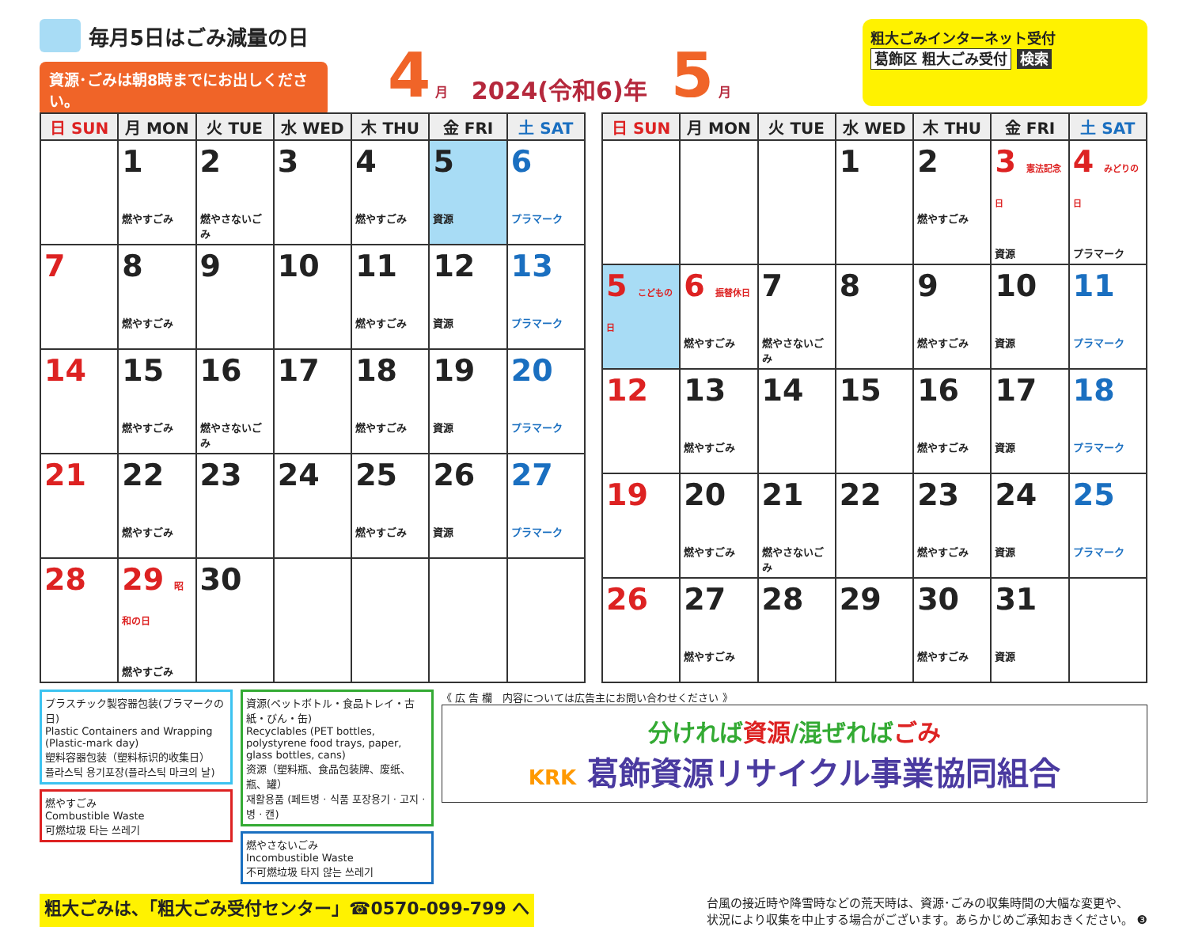毎月5日はごみ減量の日
資源･ごみは朝8時までにお出しください。
4 月 2024(令和6)年 5 月
粗大ごみインターネット受付
葛飾区 粗大ごみ受付 検索
| 日 SUN | 月 MON | 火 TUE | 水 WED | 木 THU | 金 FRI | 土 SAT |
| --- | --- | --- | --- | --- | --- | --- |
| | 1 燃やすごみ | 2 燃やさないごみ | 3 | 4 燃やすごみ | 5 資源 | 6 プラマーク |
| 7 | 8 燃やすごみ | 9 | 10 | 11 燃やすごみ | 12 資源 | 13 プラマーク |
| 14 | 15 燃やすごみ | 16 燃やさないごみ | 17 | 18 燃やすごみ | 19 資源 | 20 プラマーク |
| 21 | 22 燃やすごみ | 23 | 24 | 25 燃やすごみ | 26 資源 | 27 プラマーク |
| 28 | 29 昭和の日 燃やすごみ | 30 | | | | |
| 日 SUN | 月 MON | 火 TUE | 水 WED | 木 THU | 金 FRI | 土 SAT |
| --- | --- | --- | --- | --- | --- | --- |
| | | | 1 | 2 燃やすごみ | 3 憲法記念日 資源 | 4 みどりの日 プラマーク |
| 5 こどもの日 | 6 振替休日 燃やすごみ | 7 燃やさないごみ | 8 | 9 燃やすごみ | 10 資源 | 11 プラマーク |
| 12 | 13 燃やすごみ | 14 | 15 | 16 燃やすごみ | 17 資源 | 18 プラマーク |
| 19 | 20 燃やすごみ | 21 燃やさないごみ | 22 | 23 燃やすごみ | 24 資源 | 25 プラマーク |
| 26 | 27 燃やすごみ | 28 | 29 | 30 燃やすごみ | 31 資源 | |
プラスチック製容器包装(プラマークの日)
Plastic Containers and Wrapping (Plastic-mark day)
塑料容器包装（塑料标识的收集日）
플라스틱 용기포장(플라스틱 마크의 날)
燃やすごみ
Combustible Waste
可燃垃圾 타는 쓰레기
資源(ペットボトル・食品トレイ・古紙・びん・缶)
Recyclables (PET bottles, polystyrene food trays, paper, glass bottles, cans)
资源（塑料瓶、食品包装牌、废纸、瓶、罐）
재활용품 (페트병 · 식품 포장용기 · 고지 · 병 · 캔)
燃やさないごみ
Incombustible Waste
不可燃垃圾 타지 않는 쓰레기
《 広 告 欄　内容については広告主にお問い合わせください 》
分ければ資源/混ぜればごみ
KRK 葛飾資源リサイクル事業協同組合
粗大ごみは、「粗大ごみ受付センター」☎0570-099-799 へ 台風の接近時や降雪時などの荒天時は、資源･ごみの収集時間の大幅な変更や、
状況により収集を中止する場合がございます。あらかじめご承知おきください。 ❸